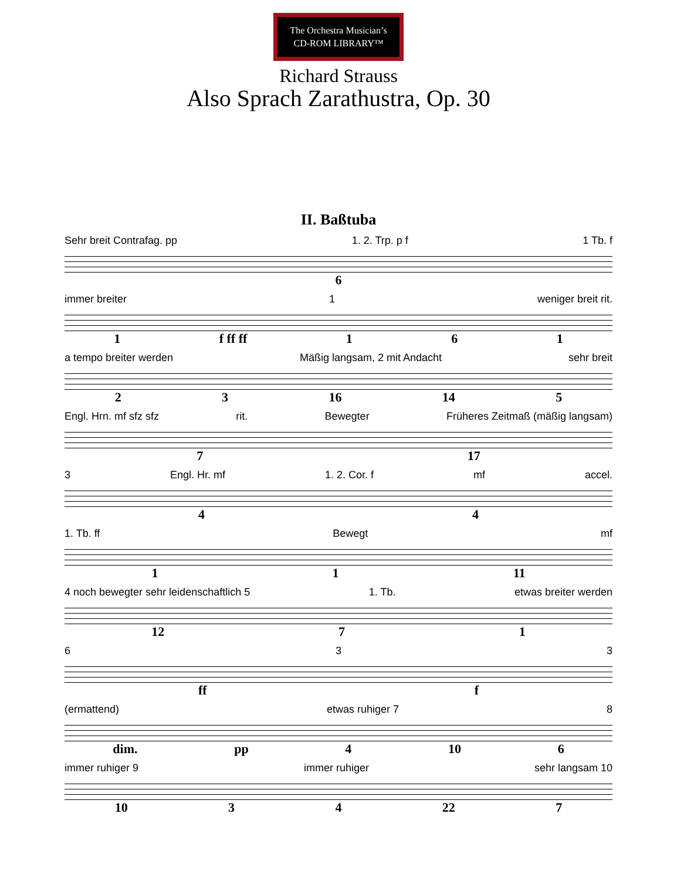The Orchestra Musician’s
CD-ROM LIBRARY™
Richard Strauss
Also Sprach Zarathustra, Op. 30
II. Baßtuba
Sehr breit Contrafag. pp 1. 2. Trp. p f 1 Tb. f
6
immer breiter 1 weniger breit rit.
1 f ff ff 1 6 1
a tempo breiter werden Mäßig langsam, 2 mit Andacht sehr breit
2 3 16 14 5
Engl. Hrn. mf sfz sfz rit. Bewegter Früheres Zeitmaß (mäßig langsam)
7 17
3 Engl. Hr. mf 1. 2. Cor. f mf accel.
4 4
1. Tb. ff Bewegt mf
1 1 11
4 noch bewegter sehr leidenschaftlich 5 1. Tb. etwas breiter werden
12 7 1
6 3 3
ff f
(ermattend) etwas ruhiger 7 8
dim. pp 4 10 6
immer ruhiger 9 immer ruhiger sehr langsam 10
10 3 4 22 7